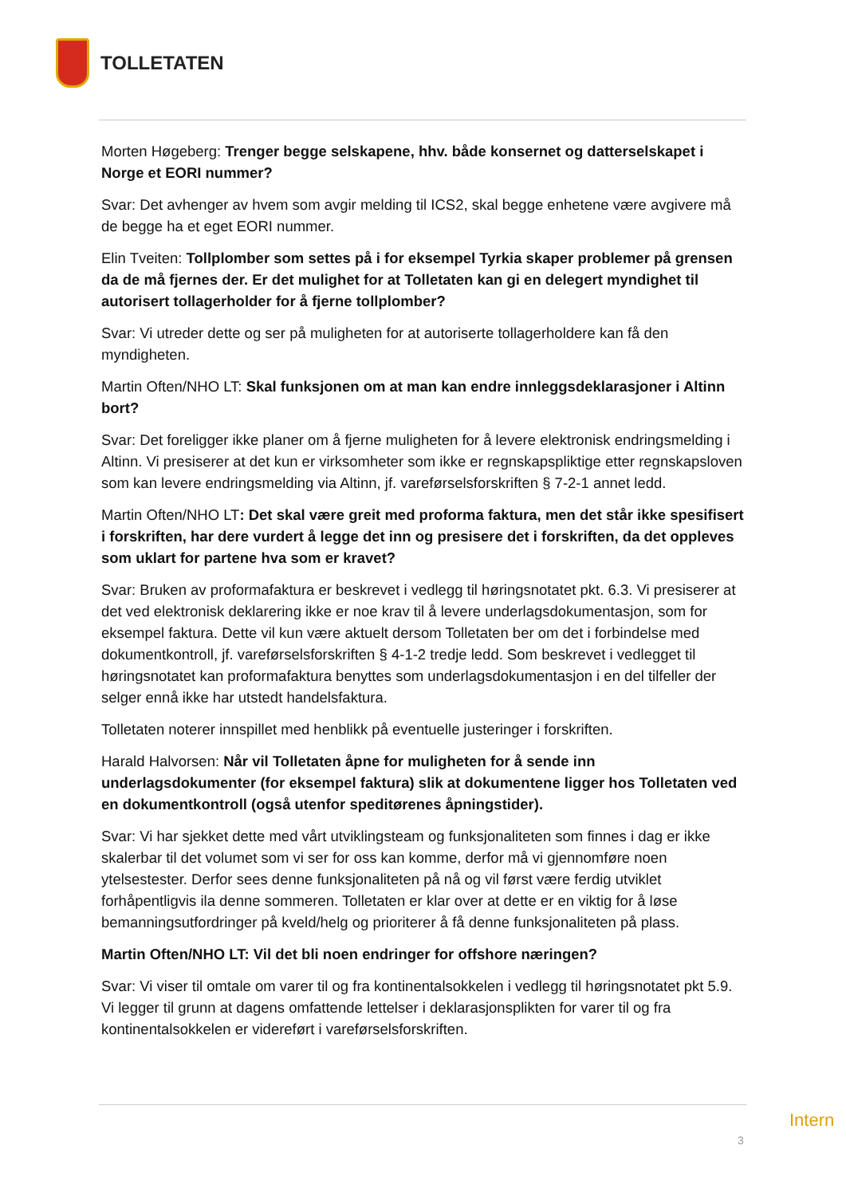TOLLETATEN
Morten Høgeberg: Trenger begge selskapene, hhv. både konsernet og datterselskapet i Norge et EORI nummer?
Svar: Det avhenger av hvem som avgir melding til ICS2, skal begge enhetene være avgivere må de begge ha et eget EORI nummer.
Elin Tveiten: Tollplomber som settes på i for eksempel Tyrkia skaper problemer på grensen da de må fjernes der. Er det mulighet for at Tolletaten kan gi en delegert myndighet til autorisert tollagerholder for å fjerne tollplomber?
Svar: Vi utreder dette og ser på muligheten for at autoriserte tollagerholdere kan få den myndigheten.
Martin Often/NHO LT: Skal funksjonen om at man kan endre innleggsdeklarasjoner i Altinn bort?
Svar: Det foreligger ikke planer om å fjerne muligheten for å levere elektronisk endringsmelding i Altinn. Vi presiserer at det kun er virksomheter som ikke er regnskapspliktige etter regnskapsloven som kan levere endringsmelding via Altinn, jf. vareførselsforskriften § 7-2-1 annet ledd.
Martin Often/NHO LT: Det skal være greit med proforma faktura, men det står ikke spesifisert i forskriften, har dere vurdert å legge det inn og presisere det i forskriften, da det oppleves som uklart for partene hva som er kravet?
Svar: Bruken av proformafaktura er beskrevet i vedlegg til høringsnotatet pkt. 6.3. Vi presiserer at det ved elektronisk deklarering ikke er noe krav til å levere underlagsdokumentasjon, som for eksempel faktura. Dette vil kun være aktuelt dersom Tolletaten ber om det i forbindelse med dokumentkontroll, jf. vareførselsforskriften § 4-1-2 tredje ledd. Som beskrevet i vedlegget til høringsnotatet kan proformafaktura benyttes som underlagsdokumentasjon i en del tilfeller der selger ennå ikke har utstedt handelsfaktura.
Tolletaten noterer innspillet med henblikk på eventuelle justeringer i forskriften.
Harald Halvorsen: Når vil Tolletaten åpne for muligheten for å sende inn underlagsdokumenter (for eksempel faktura) slik at dokumentene ligger hos Tolletaten ved en dokumentkontroll (også utenfor speditørenes åpningstider).
Svar: Vi har sjekket dette med vårt utviklingsteam og funksjonaliteten som finnes i dag er ikke skalerbar til det volumet som vi ser for oss kan komme, derfor må vi gjennomføre noen ytelsestester. Derfor sees denne funksjonaliteten på nå og vil først være ferdig utviklet forhåpentligvis ila denne sommeren. Tolletaten er klar over at dette er en viktig for å løse bemanningsutfordringer på kveld/helg og prioriterer å få denne funksjonaliteten på plass.
Martin Often/NHO LT: Vil det bli noen endringer for offshore næringen?
Svar: Vi viser til omtale om varer til og fra kontinentalsokkelen i vedlegg til høringsnotatet pkt 5.9. Vi legger til grunn at dagens omfattende lettelser i deklarasjonsplikten for varer til og fra kontinentalsokkelen er videreført i vareførselsforskriften.
Intern
3